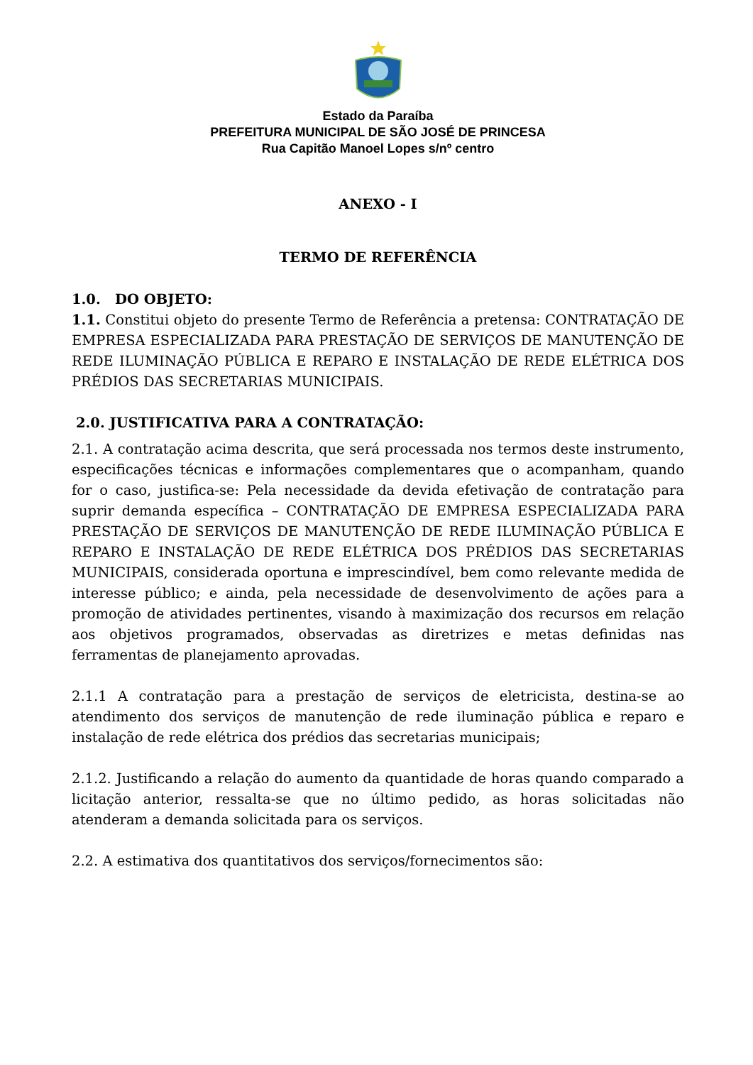Estado da Paraíba
PREFEITURA MUNICIPAL DE SÃO JOSÉ DE PRINCESA
Rua Capitão Manoel Lopes s/nº centro
ANEXO - I
TERMO DE REFERÊNCIA
1.0. DO OBJETO:
1.1. Constitui objeto do presente Termo de Referência a pretensa: CONTRATAÇÃO DE EMPRESA ESPECIALIZADA PARA PRESTAÇÃO DE SERVIÇOS DE MANUTENÇÃO DE REDE ILUMINAÇÃO PÚBLICA E REPARO E INSTALAÇÃO DE REDE ELÉTRICA DOS PRÉDIOS DAS SECRETARIAS MUNICIPAIS.
2.0. JUSTIFICATIVA PARA A CONTRATAÇÃO:
2.1. A contratação acima descrita, que será processada nos termos deste instrumento, especificações técnicas e informações complementares que o acompanham, quando for o caso, justifica-se: Pela necessidade da devida efetivação de contratação para suprir demanda específica – CONTRATAÇÃO DE EMPRESA ESPECIALIZADA PARA PRESTAÇÃO DE SERVIÇOS DE MANUTENÇÃO DE REDE ILUMINAÇÃO PÚBLICA E REPARO E INSTALAÇÃO DE REDE ELÉTRICA DOS PRÉDIOS DAS SECRETARIAS MUNICIPAIS, considerada oportuna e imprescindível, bem como relevante medida de interesse público; e ainda, pela necessidade de desenvolvimento de ações para a promoção de atividades pertinentes, visando à maximização dos recursos em relação aos objetivos programados, observadas as diretrizes e metas definidas nas ferramentas de planejamento aprovadas.
2.1.1 A contratação para a prestação de serviços de eletricista, destina-se ao atendimento dos serviços de manutenção de rede iluminação pública e reparo e instalação de rede elétrica dos prédios das secretarias municipais;
2.1.2. Justificando a relação do aumento da quantidade de horas quando comparado a licitação anterior, ressalta-se que no último pedido, as horas solicitadas não atenderam a demanda solicitada para os serviços.
2.2. A estimativa dos quantitativos dos serviços/fornecimentos são: